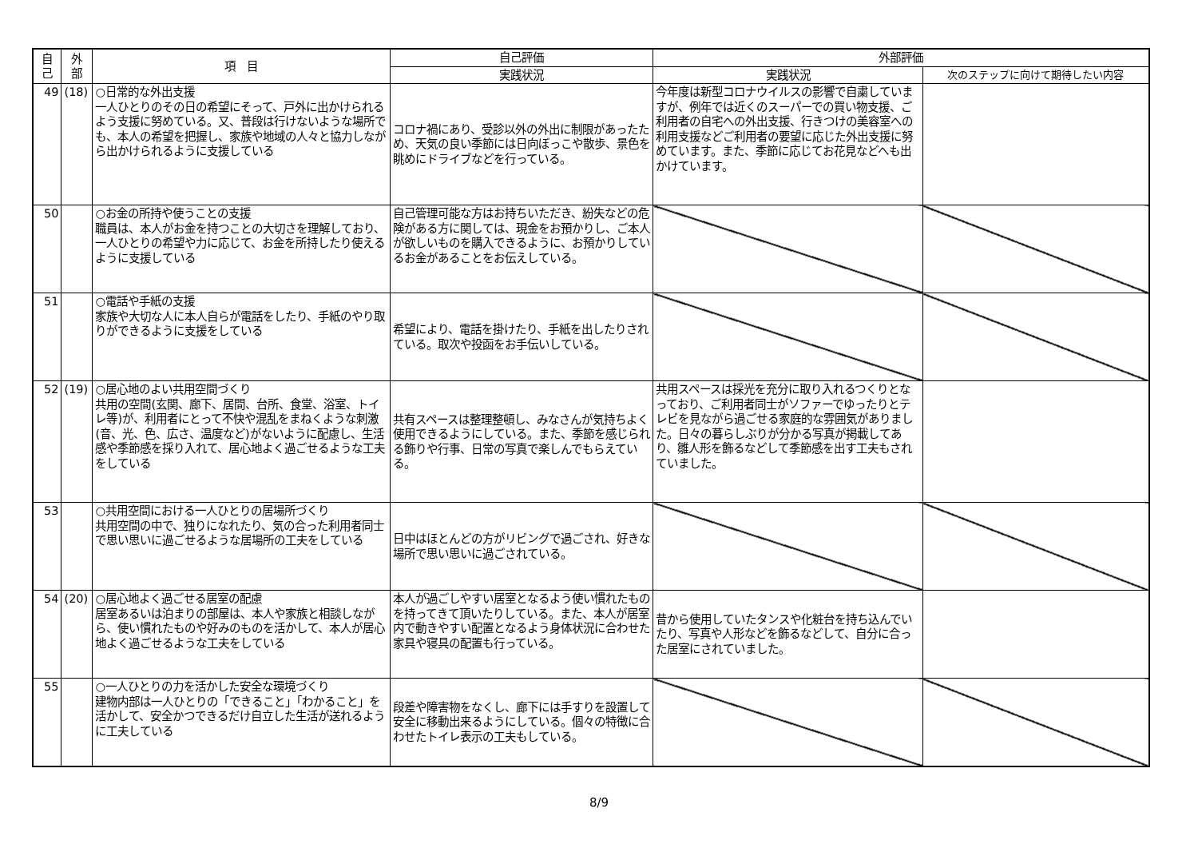| 自 己 | 外 部 | 項 目 | 自己評価 | 外部評価 | |
| --- | --- | --- | --- | --- | --- |
| | | | 実践状況 | 実践状況 | 次のステップに向けて期待したい内容 |
| 49 | (18) | ○日常的な外出支援 一人ひとりのその日の希望にそって、戸外に出かけられるよう支援に努めている。又、普段は行けないような場所でも、本人の希望を把握し、家族や地域の人々と協力しながら出かけられるように支援している | コロナ禍にあり、受診以外の外出に制限があったため、天気の良い季節には日向ぼっこや散歩、景色を眺めにドライブなどを行っている。 | 今年度は新型コロナウイルスの影響で自粛していますが、例年では近くのスーパーでの買い物支援、ご利用者の自宅への外出支援、行きつけの美容室への利用支援などご利用者の要望に応じた外出支援に努めています。また、季節に応じてお花見などへも出かけています。 | |
| 50 | | ○お金の所持や使うことの支援 職員は、本人がお金を持つことの大切さを理解しており、一人ひとりの希望や力に応じて、お金を所持したり使えるように支援している | 自己管理可能な方はお持ちいただき、紛失などの危険がある方に関しては、現金をお預かりし、ご本人が欲しいものを購入できるように、お預かりしているお金があることをお伝えしている。 | | |
| 51 | | ○電話や手紙の支援 家族や大切な人に本人自らが電話をしたり、手紙のやり取りができるように支援をしている | 希望により、電話を掛けたり、手紙を出したりされている。取次や投函をお手伝いしている。 | | |
| 52 | (19) | ○居心地のよい共用空間づくり 共用の空間(玄関、廊下、居間、台所、食堂、浴室、トイレ等)が、利用者にとって不快や混乱をまねくような刺激(音、光、色、広さ、温度など)がないように配慮し、生活感や季節感を採り入れて、居心地よく過ごせるような工夫をしている | 共有スペースは整理整頓し、みなさんが気持ちよく使用できるようにしている。また、季節を感じられる飾りや行事、日常の写真で楽しんでもらえている。 | 共用スペースは採光を充分に取り入れるつくりとなっており、ご利用者同士がソファーでゆったりとテレビを見ながら過ごせる家庭的な雰囲気がありました。日々の暮らしぶりが分かる写真が掲載してあり、雛人形を飾るなどして季節感を出す工夫もされていました。 | |
| 53 | | ○共用空間における一人ひとりの居場所づくり 共用空間の中で、独りになれたり、気の合った利用者同士で思い思いに過ごせるような居場所の工夫をしている | 日中はほとんどの方がリビングで過ごされ、好きな場所で思い思いに過ごされている。 | | |
| 54 | (20) | ○居心地よく過ごせる居室の配慮 居室あるいは泊まりの部屋は、本人や家族と相談しながら、使い慣れたものや好みのものを活かして、本人が居心地よく過ごせるような工夫をしている | 本人が過ごしやすい居室となるよう使い慣れたものを持ってきて頂いたりしている。また、本人が居室内で動きやすい配置となるよう身体状況に合わせた家具や寝具の配置も行っている。 | 昔から使用していたタンスや化粧台を持ち込んでいたり、写真や人形などを飾るなどして、自分に合った居室にされていました。 | |
| 55 | | ○一人ひとりの力を活かした安全な環境づくり 建物内部は一人ひとりの「できること」「わかること」を活かして、安全かつできるだけ自立した生活が送れるように工夫している | 段差や障害物をなくし、廊下には手すりを設置して安全に移動出来るようにしている。個々の特徴に合わせたトイレ表示の工夫もしている。 | | |
8/9